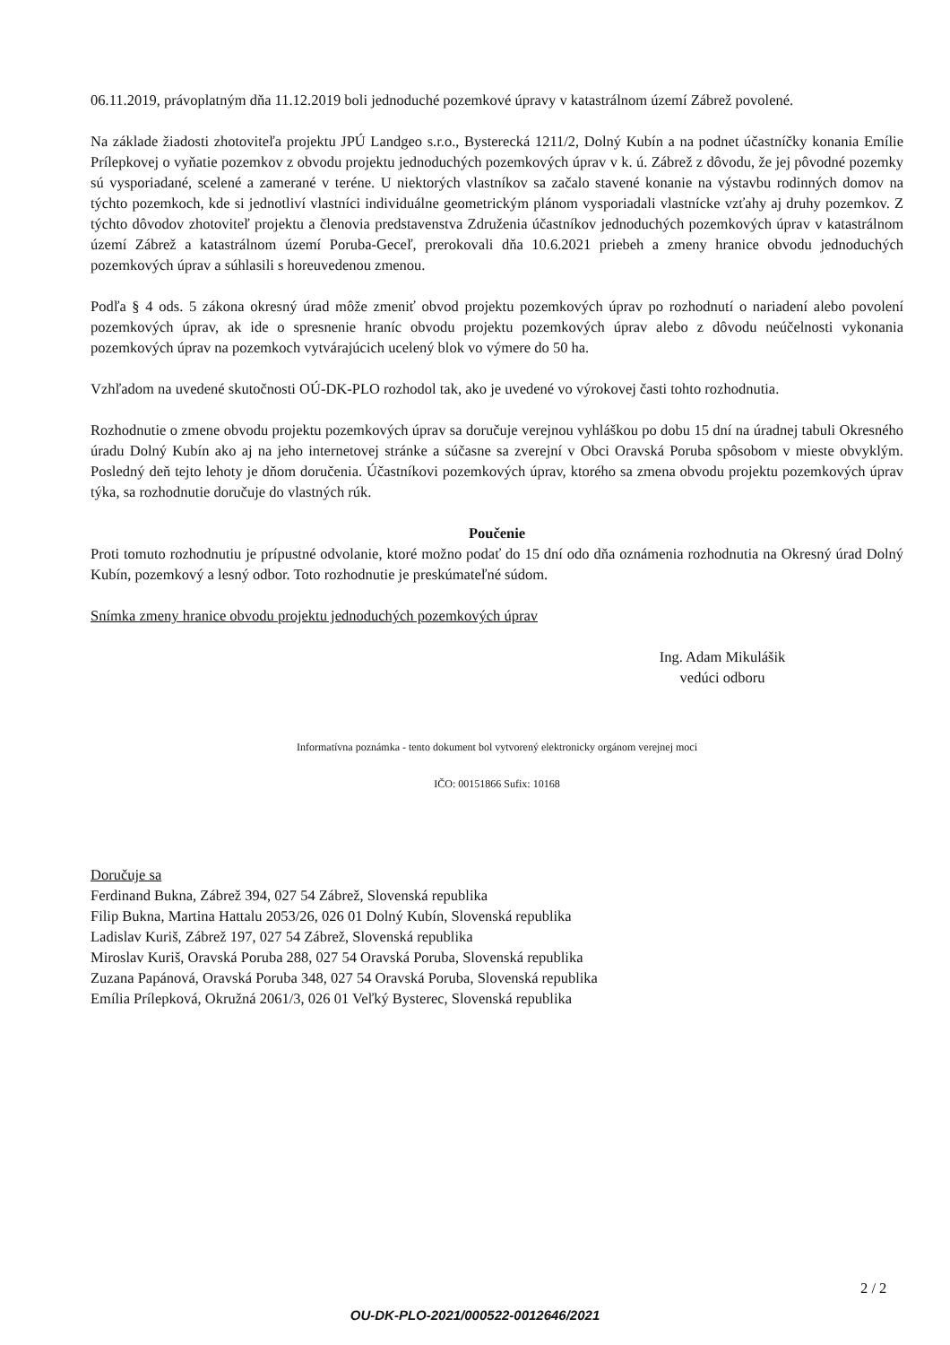06.11.2019, právoplatným dňa 11.12.2019 boli jednoduché pozemkové úpravy v katastrálnom území Zábrež povolené.
Na základe žiadosti zhotoviteľa projektu JPÚ Landgeo s.r.o., Bysterecká 1211/2, Dolný Kubín a na podnet účastníčky konania Emílie Prílepkovej o vyňatie pozemkov z obvodu projektu jednoduchých pozemkových úprav v k. ú. Zábrež z dôvodu, že jej pôvodné pozemky sú vysporiadané, scelené a zamerané v teréne. U niektorých vlastníkov sa začalo stavené konanie na výstavbu rodinných domov na týchto pozemkoch, kde si jednotliví vlastníci individuálne geometrickým plánom vysporiadali vlastnícke vzťahy aj druhy pozemkov. Z týchto dôvodov zhotoviteľ projektu a členovia predstavenstva Združenia účastníkov jednoduchých pozemkových úprav v katastrálnom území Zábrež a katastrálnom území Poruba-Geceľ, prerokovali dňa 10.6.2021 priebeh a zmeny hranice obvodu jednoduchých pozemkových úprav a súhlasili s horeuvedenou zmenou.
Podľa § 4 ods. 5 zákona okresný úrad môže zmeniť obvod projektu pozemkových úprav po rozhodnutí o nariadení alebo povolení pozemkových úprav, ak ide o spresnenie hraníc obvodu projektu pozemkových úprav alebo z dôvodu neúčelnosti vykonania pozemkových úprav na pozemkoch vytvárajúcich ucelený blok vo výmere do 50 ha.
Vzhľadom na uvedené skutočnosti OÚ-DK-PLO rozhodol tak, ako je uvedené vo výrokovej časti tohto rozhodnutia.
Rozhodnutie o zmene obvodu projektu pozemkových úprav sa doručuje verejnou vyhláškou po dobu 15 dní na úradnej tabuli Okresného úradu Dolný Kubín ako aj na jeho internetovej stránke a súčasne sa zverejní v Obci Oravská Poruba spôsobom v mieste obvyklým. Posledný deň tejto lehoty je dňom doručenia. Účastníkovi pozemkových úprav, ktorého sa zmena obvodu projektu pozemkových úprav týka, sa rozhodnutie doručuje do vlastných rúk.
Poučenie
Proti tomuto rozhodnutiu je prípustné odvolanie, ktoré možno podať do 15 dní odo dňa oznámenia rozhodnutia na Okresný úrad Dolný Kubín, pozemkový a lesný odbor. Toto rozhodnutie je preskúmateľné súdom.
Snímka zmeny hranice obvodu projektu jednoduchých pozemkových úprav
Ing. Adam Mikulášik
vedúci odboru
Informatívna poznámka - tento dokument bol vytvorený elektronicky orgánom verejnej moci
IČO: 00151866 Sufix: 10168
Doručuje sa
Ferdinand Bukna, Zábrež 394, 027 54 Zábrež, Slovenská republika
Filip Bukna, Martina Hattalu 2053/26, 026 01 Dolný Kubín, Slovenská republika
Ladislav Kuriš, Zábrež 197, 027 54 Zábrež, Slovenská republika
Miroslav Kuriš, Oravská Poruba 288, 027 54 Oravská Poruba, Slovenská republika
Zuzana Papánová, Oravská Poruba 348, 027 54 Oravská Poruba, Slovenská republika
Emília Prílepková, Okružná 2061/3, 026 01 Veľký Bysterec, Slovenská republika
2 / 2
OU-DK-PLO-2021/000522-0012646/2021